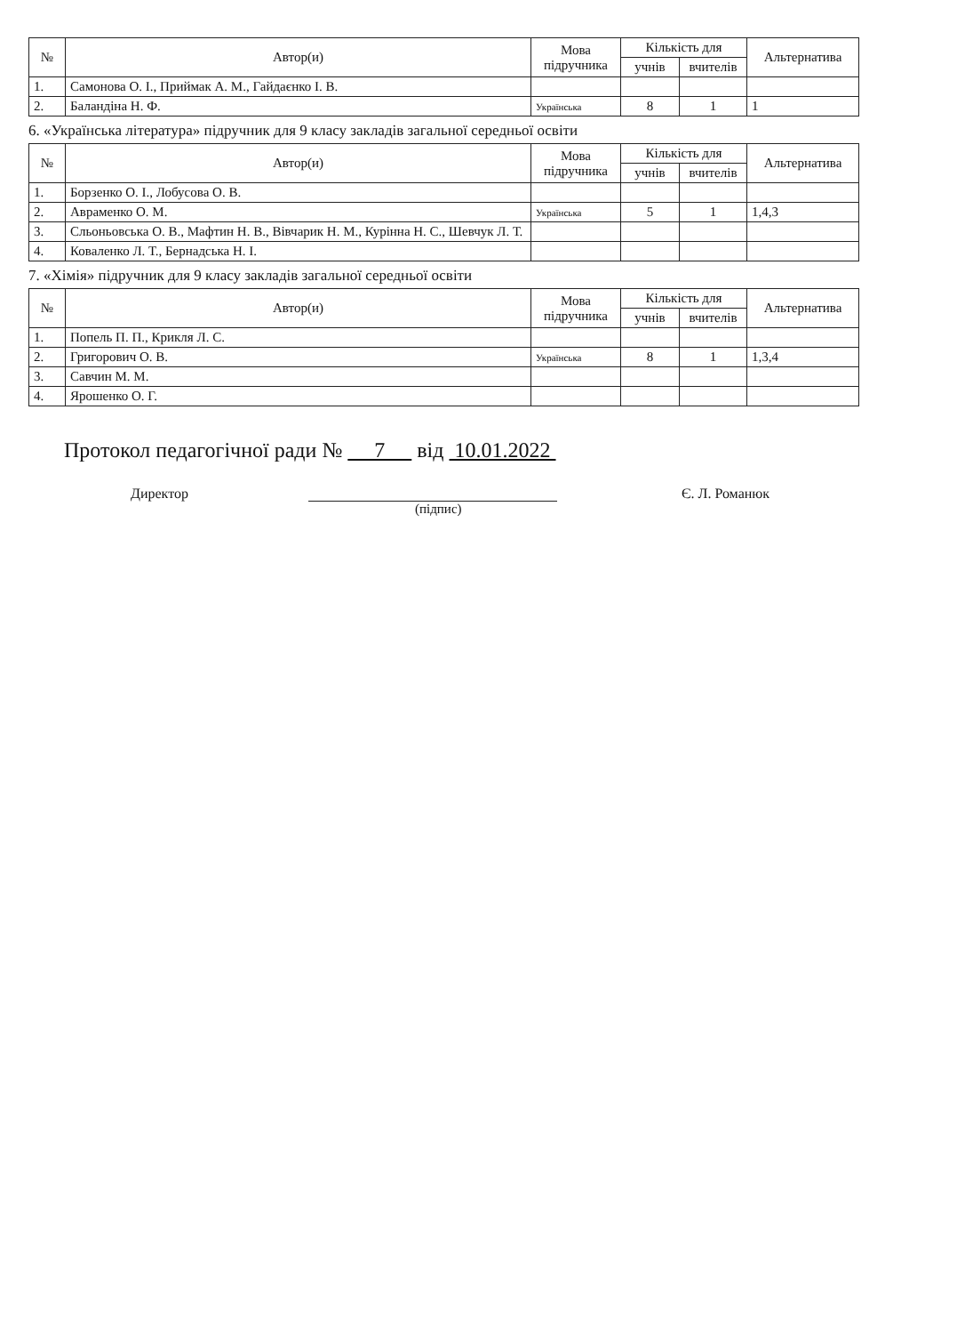| № | Автор(и) | Мова підручника | Кількість для | | Альтернатива |
| --- | --- | --- | --- | --- | --- |
| | | | учнів | вчителів | |
| 1. | Самонова О. І., Приймак А. М., Гайдаєнко І. В. | | | | |
| 2. | Баландіна Н. Ф. | Українська | 8 | 1 | 1 |
6. «Українська література» підручник для 9 класу закладів загальної середньої освіти
| № | Автор(и) | Мова підручника | Кількість для | | Альтернатива |
| --- | --- | --- | --- | --- | --- |
| | | | учнів | вчителів | |
| 1. | Борзенко О. І., Лобусова О. В. | | | | |
| 2. | Авраменко О. М. | Українська | 5 | 1 | 1,4,3 |
| 3. | Сльоньовська О. В., Мафтин Н. В., Вівчарик Н. М., Курінна Н. С., Шевчук Л. Т. | | | | |
| 4. | Коваленко Л. Т., Бернадська Н. І. | | | | |
7. «Хімія» підручник для 9 класу закладів загальної середньої освіти
| № | Автор(и) | Мова підручника | Кількість для | | Альтернатива |
| --- | --- | --- | --- | --- | --- |
| | | | учнів | вчителів | |
| 1. | Попель П. П., Крикля Л. С. | | | | |
| 2. | Григорович О. В. | Українська | 8 | 1 | 1,3,4 |
| 3. | Савчин М. М. | | | | |
| 4. | Ярошенко О. Г. | | | | |
Протокол педагогічної ради № 7 від 10.01.2022
Директор Є. Л. Романюк
(підпис)